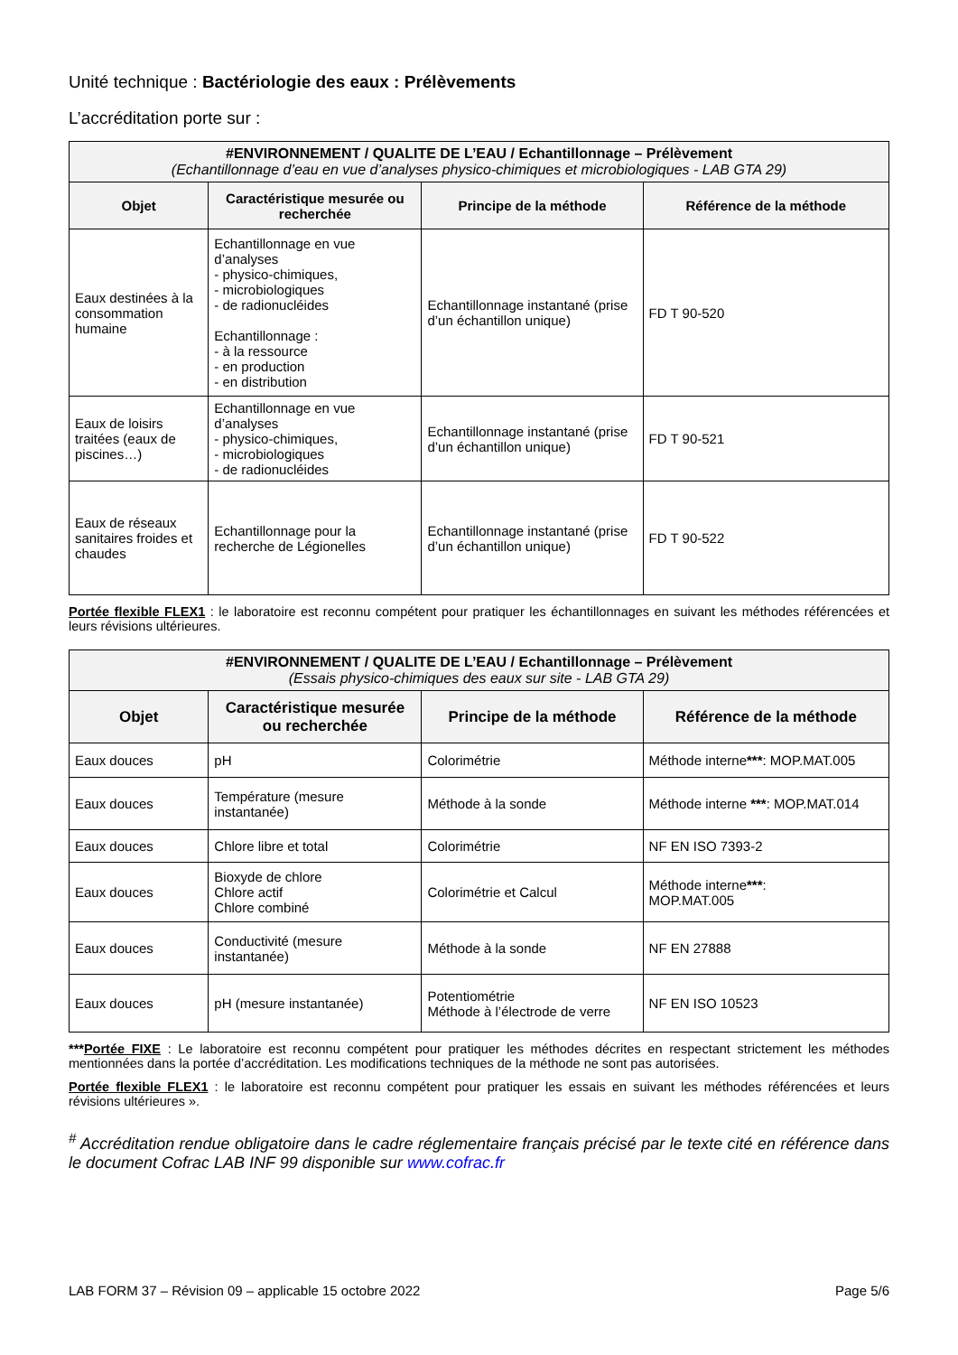Unité technique : Bactériologie des eaux : Prélèvements
L’accréditation porte sur :
| #ENVIRONNEMENT / QUALITE DE L’EAU / Echantillonnage – Prélèvement (Echantillonnage d’eau en vue d’analyses physico-chimiques et microbiologiques - LAB GTA 29) | | | |
| Objet | Caractéristique mesurée ou recherchée | Principe de la méthode | Référence de la méthode |
| Eaux destinées à la consommation humaine | Echantillonnage en vue d’analyses - physico-chimiques, - microbiologiques - de radionucléides Echantillonnage : - à la ressource - en production - en distribution | Echantillonnage instantané (prise d’un échantillon unique) | FD T 90-520 |
| Eaux de loisirs traitées (eaux de piscines…) | Echantillonnage en vue d’analyses - physico-chimiques, - microbiologiques - de radionucléides | Echantillonnage instantané (prise d’un échantillon unique) | FD T 90-521 |
| Eaux de réseaux sanitaires froides et chaudes | Echantillonnage pour la recherche de Légionelles | Echantillonnage instantané (prise d’un échantillon unique) | FD T 90-522 |
Portée flexible FLEX1 : le laboratoire est reconnu compétent pour pratiquer les échantillonnages en suivant les méthodes référencées et leurs révisions ultérieures.
| #ENVIRONNEMENT / QUALITE DE L’EAU / Echantillonnage – Prélèvement (Essais physico-chimiques des eaux sur site - LAB GTA 29) | | | |
| Objet | Caractéristique mesurée ou recherchée | Principe de la méthode | Référence de la méthode |
| Eaux douces | pH | Colorimétrie | Méthode interne *** : MOP.MAT.005 |
| Eaux douces | Température (mesure instantanée) | Méthode à la sonde | Méthode interne *** : MOP.MAT.014 |
| Eaux douces | Chlore libre et total | Colorimétrie | NF EN ISO 7393-2 |
| Eaux douces | Bioxyde de chlore Chlore actif Chlore combiné | Colorimétrie et Calcul | Méthode interne *** : MOP.MAT.005 |
| Eaux douces | Conductivité (mesure instantanée) | Méthode à la sonde | NF EN 27888 |
| Eaux douces | pH (mesure instantanée) | Potentiométrie Méthode à l’électrode de verre | NF EN ISO 10523 |
***Portée FIXE : Le laboratoire est reconnu compétent pour pratiquer les méthodes décrites en respectant strictement les méthodes mentionnées dans la portée d’accréditation. Les modifications techniques de la méthode ne sont pas autorisées.
Portée flexible FLEX1 : le laboratoire est reconnu compétent pour pratiquer les essais en suivant les méthodes référencées et leurs révisions ultérieures ».
<sup>#</sup> Accréditation rendue obligatoire dans le cadre réglementaire français précisé par le texte cité en référence dans le document Cofrac LAB INF 99 disponible sur www.cofrac.fr
LAB FORM 37 – Révision 09 – applicable 15 octobre 2022 Page 5/6